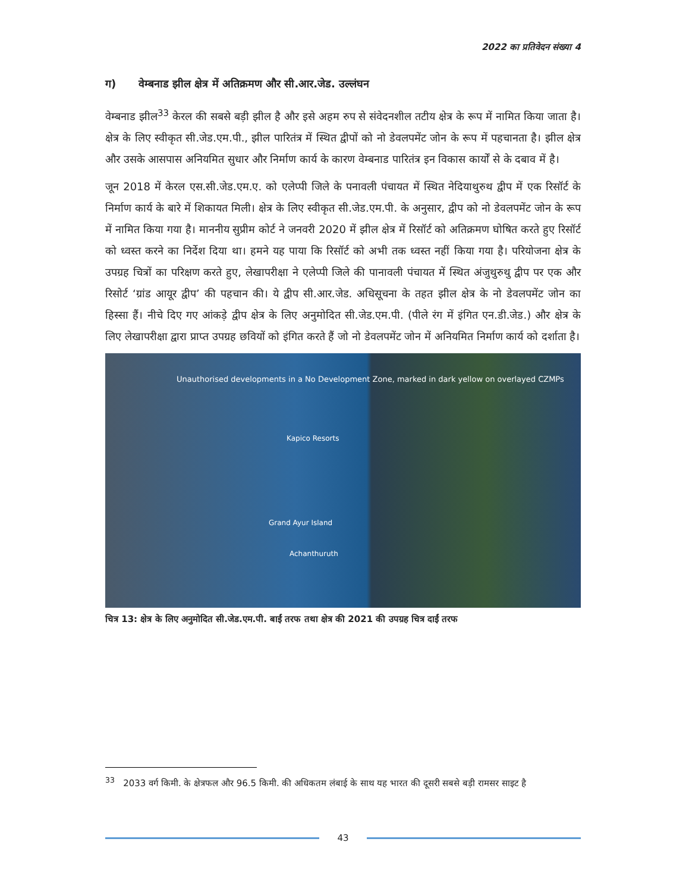2022 का प्रतिवेदन संख्या 4
ग) वेम्बनाड झील क्षेत्र में अतिक्रमण और सी.आर.जेड. उल्लंघन
वेम्बनाड झील<sup>33</sup> केरल की सबसे बड़ी झील है और इसे अहम रुप से संवेदनशील तटीय क्षेत्र के रूप में नामित किया जाता है। क्षेत्र के लिए स्वीकृत सी.जेड.एम.पी., झील पारितंत्र में स्थित द्वीपों को नो डेवलपमेंट जोन के रूप में पहचानता है। झील क्षेत्र और उसके आसपास अनियमित सुधार और निर्माण कार्य के कारण वेम्बनाड पारितंत्र इन विकास कार्यों से के दबाव में है।
जून 2018 में केरल एस.सी.जेड.एम.ए. को एलेप्पी जिले के पनावली पंचायत में स्थित नेदियाथुरुथ द्वीप में एक रिसॉर्ट के निर्माण कार्य के बारे में शिकायत मिली। क्षेत्र के लिए स्वीकृत सी.जेड.एम.पी. के अनुसार, द्वीप को नो डेवलपमेंट जोन के रूप में नामित किया गया है। माननीय सुप्रीम कोर्ट ने जनवरी 2020 में झील क्षेत्र में रिसॉर्ट को अतिक्रमण घोषित करते हुए रिसॉर्ट को ध्वस्त करने का निर्देश दिया था। हमने यह पाया कि रिसॉर्ट को अभी तक ध्वस्त नहीं किया गया है। परियोजना क्षेत्र के उपग्रह चित्रों का परिक्षण करते हुए, लेखापरीक्षा ने एलेप्पी जिले की पानावली पंचायत में स्थित अंजुथुरुथु द्वीप पर एक और रिसोर्ट ‘ग्रांड आयूर द्वीप’ की पहचान की। ये द्वीप सी.आर.जेड. अधिसूचना के तहत झील क्षेत्र के नो डेवलपमेंट जोन का हिस्सा हैं। नीचे दिए गए आंकड़े द्वीप क्षेत्र के लिए अनुमोदित सी.जेड.एम.पी. (पीले रंग में इंगित एन.डी.जेड.) और क्षेत्र के लिए लेखापरीक्षा द्वारा प्राप्त उपग्रह छवियों को इंगित करते हैं जो नो डेवलपमेंट जोन में अनियमित निर्माण कार्य को दर्शाता है।
Unauthorised developments in a No Development Zone, marked in dark yellow on overlayed CZMPs
Kapico Resorts
Grand Ayur Island
Achanthuruth
चित्र 13: क्षेत्र के लिए अनुमोदित सी.जेड.एम.पी. बाईं तरफ तथा क्षेत्र की 2021 की उपग्रह चित्र दाईं तरफ
<sup>33</sup> 2033 वर्ग किमी. के क्षेत्रफल और 96.5 किमी. की अधिकतम लंबाई के साथ यह भारत की दूसरी सबसे बड़ी रामसर साइट है
43